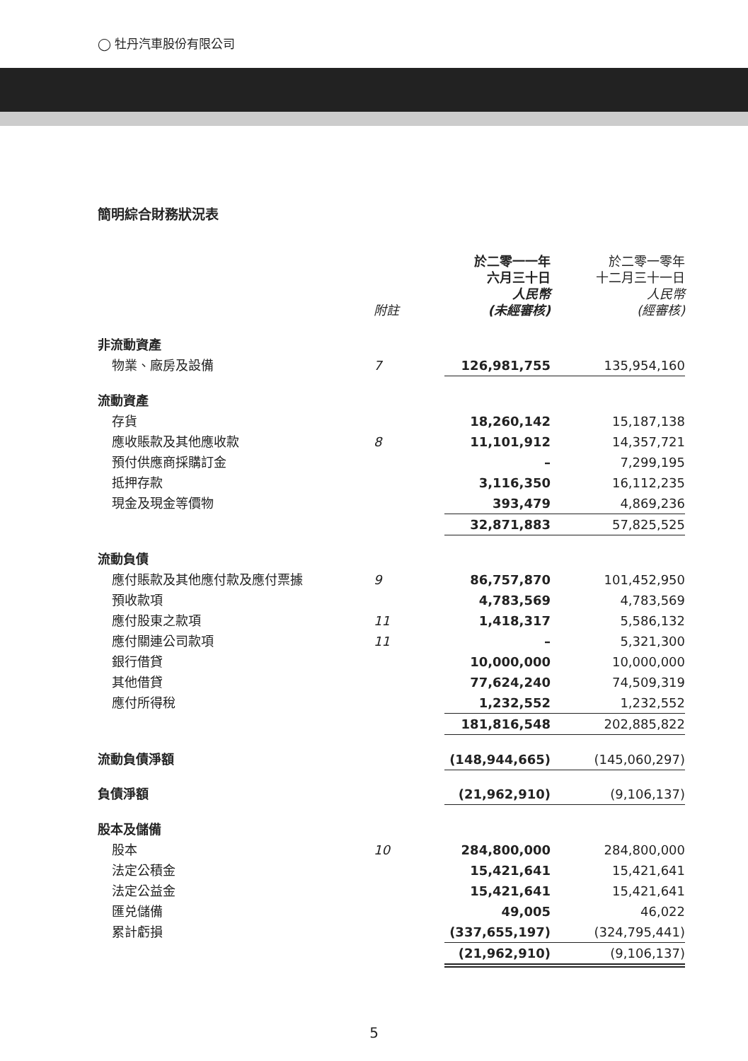◯ 牡丹汽車股份有限公司
簡明綜合財務狀況表
| | 附註 | 於二零一一年 六月三十日 人民幣 (未經審核) | 於二零一零年 十二月三十一日 人民幣 (經審核) |
| --- | --- | --- | --- |
| 非流動資產 | | | |
| 物業、廠房及設備 | 7 | 126,981,755 | 135,954,160 |
| 流動資產 | | | |
| 存貨 | | 18,260,142 | 15,187,138 |
| 應收賬款及其他應收款 | 8 | 11,101,912 | 14,357,721 |
| 預付供應商採購訂金 | | – | 7,299,195 |
| 抵押存款 | | 3,116,350 | 16,112,235 |
| 現金及現金等價物 | | 393,479 | 4,869,236 |
| | | 32,871,883 | 57,825,525 |
| 流動負債 | | | |
| 應付賬款及其他應付款及應付票據 | 9 | 86,757,870 | 101,452,950 |
| 預收款項 | | 4,783,569 | 4,783,569 |
| 應付股東之款項 | 11 | 1,418,317 | 5,586,132 |
| 應付關連公司款項 | 11 | – | 5,321,300 |
| 銀行借貸 | | 10,000,000 | 10,000,000 |
| 其他借貸 | | 77,624,240 | 74,509,319 |
| 應付所得稅 | | 1,232,552 | 1,232,552 |
| | | 181,816,548 | 202,885,822 |
| 流動負債淨額 | | (148,944,665) | (145,060,297) |
| 負債淨額 | | (21,962,910) | (9,106,137) |
| 股本及儲備 | | | |
| 股本 | 10 | 284,800,000 | 284,800,000 |
| 法定公積金 | | 15,421,641 | 15,421,641 |
| 法定公益金 | | 15,421,641 | 15,421,641 |
| 匯兑儲備 | | 49,005 | 46,022 |
| 累計虧損 | | (337,655,197) | (324,795,441) |
| | | (21,962,910) | (9,106,137) |
5